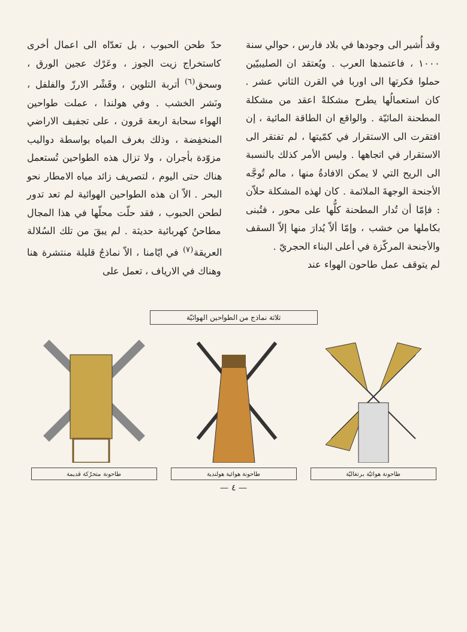وقد أُشير الى وجودها في بلاد فارس ، حوالي سنة ١٠٠٠ ، فاعتمدها العرب . ويُعتقد ان الصليبيّين حملوا فكرتها الى اوربا في القرن الثاني عشر . كان استعمالُها يطرح مشكلةً اعقد من مشكلة المطحنة المائيّة . والواقع ان الطاقة المائية ، إن افتقرت الى الاستقرار في كمّيتها ، لم تفتقر الى الاستقرار في اتجاهها . وليس الأمر كذلك بالنسبة الى الريح التي لا يمكن الافادةُ منها ، مالم تُوجَّه الأجنحة الوجهةَ الملائمة . كان لهذه المشكلة حلاّن : فإمّا أن تُدار المطحنة كلُّها على محور ، فتُبنى بكاملها من خشب ، وإمّا ألاّ يُدارَ منها إلاّ السقف والأجنحة المركّزة في أعلى البناء الحجريّ .
لم يتوقف عمل طاحون الهواء عند
حدّ طحن الحبوب ، بل تعدّاه الى اعمال أخرى كاستخراج زيت الجوز ، وعَرْك عجين الورق ، وسحق<sup>(٦)</sup> أتربة التلوين ، وقَشْر الارزّ والفلفل ، ونَشر الخشب . وفي هولندا ، عملت طواحين الهواء سحابة اربعة قرون ، على تجفيف الاراضي المنخفِضة ، وذلك بغرف المياه بواسطة دواليب مزوّدة بأجران ، ولا تزال هذه الطواحين تُستعمل هناك حتى اليوم ، لتصريف زائد مياه الامطار نحو البحر . الاّ ان هذه الطواحين الهوائية لم تعد تدور لطحن الحبوب ، فقد حلّت محلّها في هذا المجال مطاحنُ كهربائية حديثة . لم يبقَ من تلك السُلالة العريقة<sup>(٧)</sup> في ايّامنا ، الاّ نماذجُ قليلة منتشرة هنا وهناك في الارياف ، تعمل على
ثلاثة نماذج من الطواحين الهوائيّة
طاحونة هوائيّة برتغاليّة
طاحونة هوائية هولندية طاحونة متحرّكة قديمة
— ٤ —